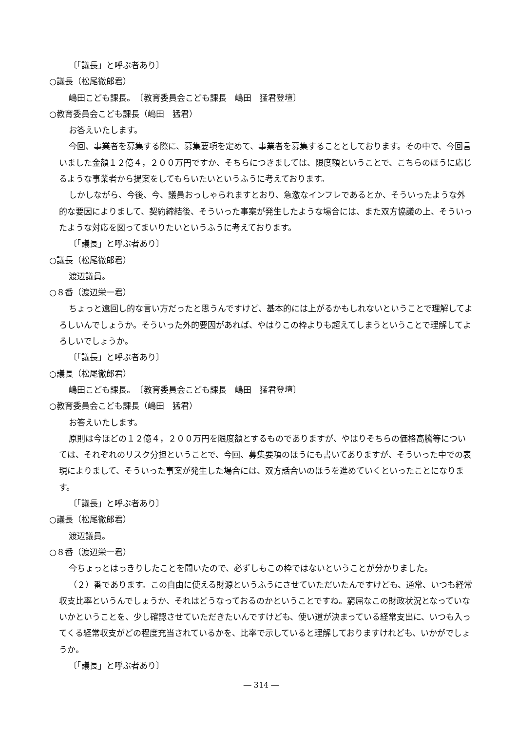〔「議長」と呼ぶ者あり〕
○議長（松尾徹郎君）
嶋田こども課長。　〔教育委員会こども課長　嶋田　猛君登壇〕
○教育委員会こども課長（嶋田　猛君）
お答えいたします。
今回、事業者を募集する際に、募集要項を定めて、事業者を募集することとしております。その中で、今回言いました金額１２億４，２００万円ですか、そちらにつきましては、限度額ということで、こちらのほうに応じるような事業者から提案をしてもらいたいというふうに考えております。
しかしながら、今後、今、議員おっしゃられますとおり、急激なインフレであるとか、そういったような外的な要因によりまして、契約締結後、そういった事案が発生したような場合には、また双方協議の上、そういったような対応を図ってまいりたいというふうに考えております。
〔「議長」と呼ぶ者あり〕
○議長（松尾徹郎君）
渡辺議員。
○８番（渡辺栄一君）
ちょっと遠回し的な言い方だったと思うんですけど、基本的には上がるかもしれないということで理解してよろしいんでしょうか。そういった外的要因があれば、やはりこの枠よりも超えてしまうということで理解してよろしいでしょうか。
〔「議長」と呼ぶ者あり〕
○議長（松尾徹郎君）
嶋田こども課長。　〔教育委員会こども課長　嶋田　猛君登壇〕
○教育委員会こども課長（嶋田　猛君）
お答えいたします。
原則は今ほどの１２億４，２００万円を限度額とするものでありますが、やはりそちらの価格高騰等については、それぞれのリスク分担ということで、今回、募集要項のほうにも書いてありますが、そういった中での表現によりまして、そういった事案が発生した場合には、双方話合いのほうを進めていくといったことになります。
〔「議長」と呼ぶ者あり〕
○議長（松尾徹郎君）
渡辺議員。
○８番（渡辺栄一君）
今ちょっとはっきりしたことを聞いたので、必ずしもこの枠ではないということが分かりました。
（２）番であります。この自由に使える財源というふうにさせていただいたんですけども、通常、いつも経常収支比率というんでしょうか、それはどうなっておるのかということですね。窮屈なこの財政状況となっていないかということを、少し確認させていただきたいんですけども、使い道が決まっている経常支出に、いつも入ってくる経常収支がどの程度充当されているかを、比率で示していると理解しておりますけれども、いかがでしょうか。
〔「議長」と呼ぶ者あり〕
― 314 ―